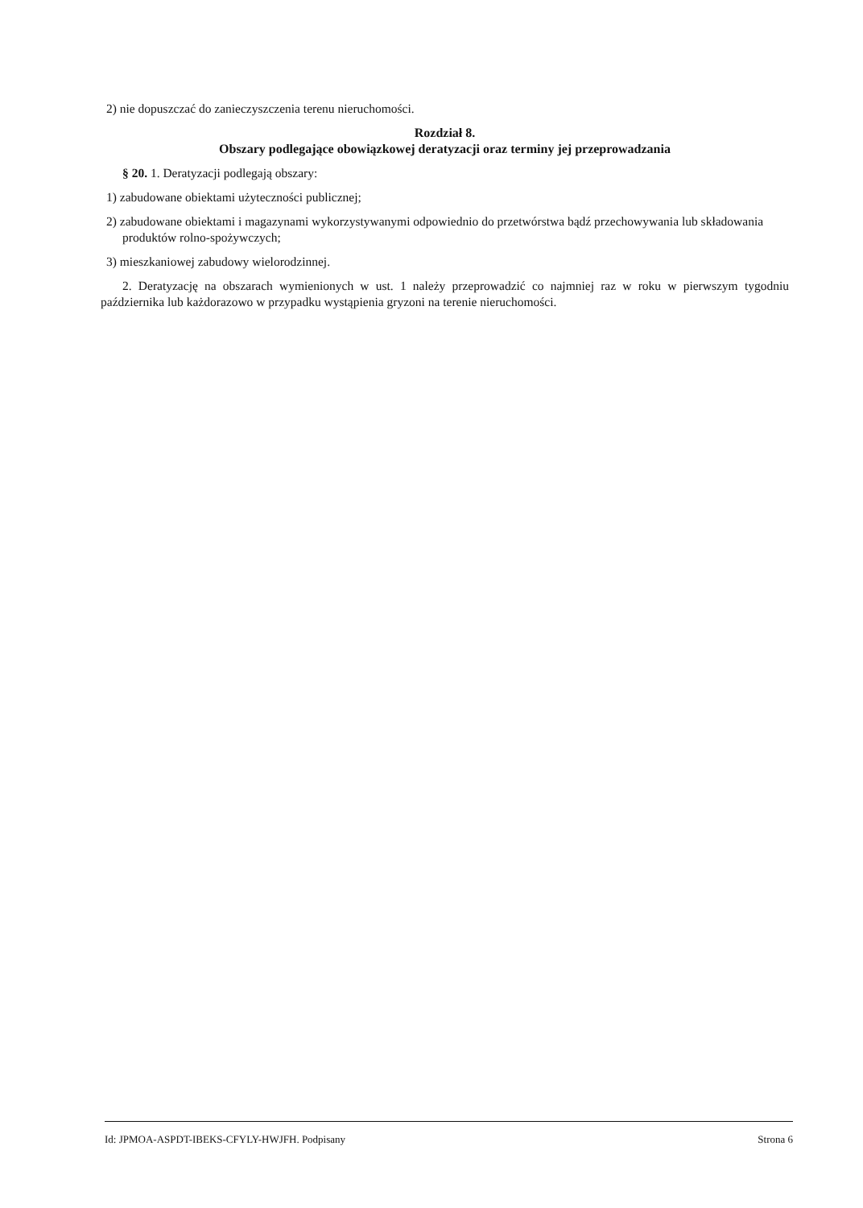2) nie dopuszczać do zanieczyszczenia terenu nieruchomości.
Rozdział 8.
Obszary podlegające obowiązkowej deratyzacji oraz terminy jej przeprowadzania
§ 20. 1. Deratyzacji podlegają obszary:
1) zabudowane obiektami użyteczności publicznej;
2) zabudowane obiektami i magazynami wykorzystywanymi odpowiednio do przetwórstwa bądź przechowywania lub składowania produktów rolno-spożywczych;
3) mieszkaniowej zabudowy wielorodzinnej.
2. Deratyzację na obszarach wymienionych w ust. 1 należy przeprowadzić co najmniej raz w roku w pierwszym tygodniu października lub każdorazowo w przypadku wystąpienia gryzoni na terenie nieruchomości.
Id: JPMOA-ASPDT-IBEKS-CFYLY-HWJFH. Podpisany Strona 6